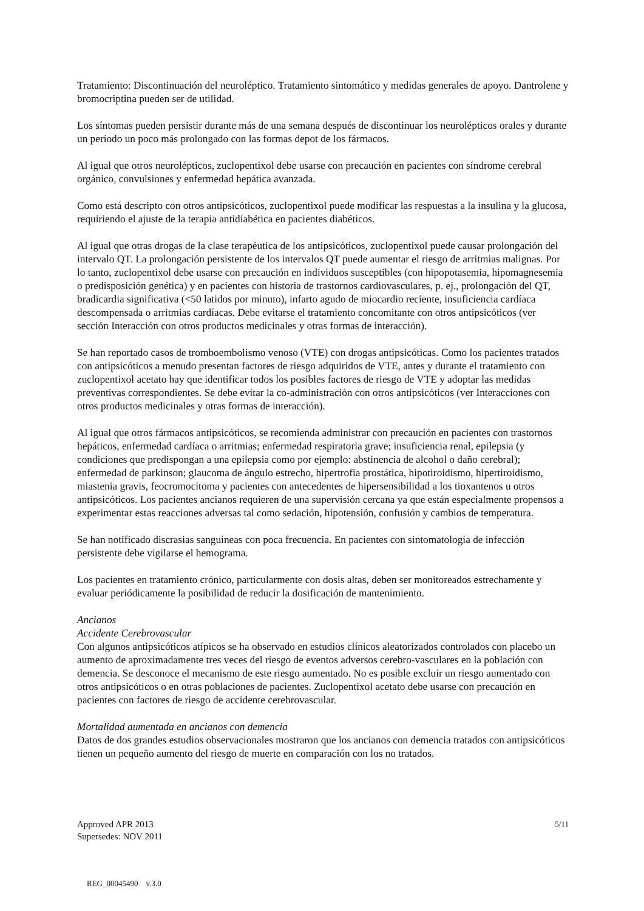Tratamiento: Discontinuación del neuroléptico. Tratamiento sintomático y medidas generales de apoyo. Dantrolene y bromocriptina pueden ser de utilidad.
Los síntomas pueden persistir durante más de una semana después de discontinuar los neurolépticos orales y durante un período un poco más prolongado con las formas depot de los fármacos.
Al igual que otros neurolépticos, zuclopentixol debe usarse con precaución en pacientes con síndrome cerebral orgánico, convulsiones y enfermedad hepática avanzada.
Como está descripto con otros antipsicóticos, zuclopentixol puede modificar las respuestas a la insulina y la glucosa, requiriendo el ajuste de la terapia antidiabética en pacientes diabéticos.
Al igual que otras drogas de la clase terapéutica de los antipsicóticos, zuclopentixol puede causar prolongación del intervalo QT. La prolongación persistente de los intervalos QT puede aumentar el riesgo de arritmias malignas. Por lo tanto, zuclopentixol debe usarse con precaución en individuos susceptibles (con hipopotasemia, hipomagnesemia o predisposición genética) y en pacientes con historia de trastornos cardiovasculares, p. ej., prolongación del QT, bradicardia significativa (<50 latidos por minuto), infarto agudo de miocardio reciente, insuficiencia cardíaca descompensada o arritmias cardíacas. Debe evitarse el tratamiento concomitante con otros antipsicóticos (ver sección Interacción con otros productos medicinales y otras formas de interacción).
Se han reportado casos de tromboembolismo venoso (VTE) con drogas antipsicóticas. Como los pacientes tratados con antipsicóticos a menudo presentan factores de riesgo adquiridos de VTE, antes y durante el tratamiento con zuclopentixol acetato hay que identificar todos los posibles factores de riesgo de VTE y adoptar las medidas preventivas correspondientes. Se debe evitar la co-administración con otros antipsicóticos (ver Interacciones con otros productos medicinales y otras formas de interacción).
Al igual que otros fármacos antipsicóticos, se recomienda administrar con precaución en pacientes con trastornos hepáticos, enfermedad cardíaca o arritmias; enfermedad respiratoria grave; insuficiencia renal, epilepsia (y condiciones que predispongan a una epilepsia como por ejemplo: abstinencia de alcohol o daño cerebral); enfermedad de parkinson; glaucoma de ángulo estrecho, hipertrofia prostática, hipotiroidismo, hipertiroidismo, miastenia gravis, feocromocitoma y pacientes con antecedentes de hipersensibilidad a los tioxantenos u otros antipsicóticos. Los pacientes ancianos requieren de una supervisión cercana ya que están especialmente propensos a experimentar estas reacciones adversas tal como sedación, hipotensión, confusión y cambios de temperatura.
Se han notificado discrasias sanguíneas con poca frecuencia. En pacientes con sintomatología de infección persistente debe vigilarse el hemograma.
Los pacientes en tratamiento crónico, particularmente con dosis altas, deben ser monitoreados estrechamente y evaluar periódicamente la posibilidad de reducir la dosificación de mantenimiento.
Ancianos
Accidente Cerebrovascular
Con algunos antipsicóticos atípicos se ha observado en estudios clínicos aleatorizados controlados con placebo un aumento de aproximadamente tres veces del riesgo de eventos adversos cerebro-vasculares en la población con demencia. Se desconoce el mecanismo de este riesgo aumentado. No es posible excluir un riesgo aumentado con otros antipsicóticos o en otras poblaciones de pacientes. Zuclopentixol acetato debe usarse con precaución en pacientes con factores de riesgo de accidente cerebrovascular.
Mortalidad aumentada en ancianos con demencia
Datos de dos grandes estudios observacionales mostraron que los ancianos con demencia tratados con antipsicóticos tienen un pequeño aumento del riesgo de muerte en comparación con los no tratados.
Approved APR 2013
Supersedes: NOV 2011
5/11
REG_00045490 v.3.0